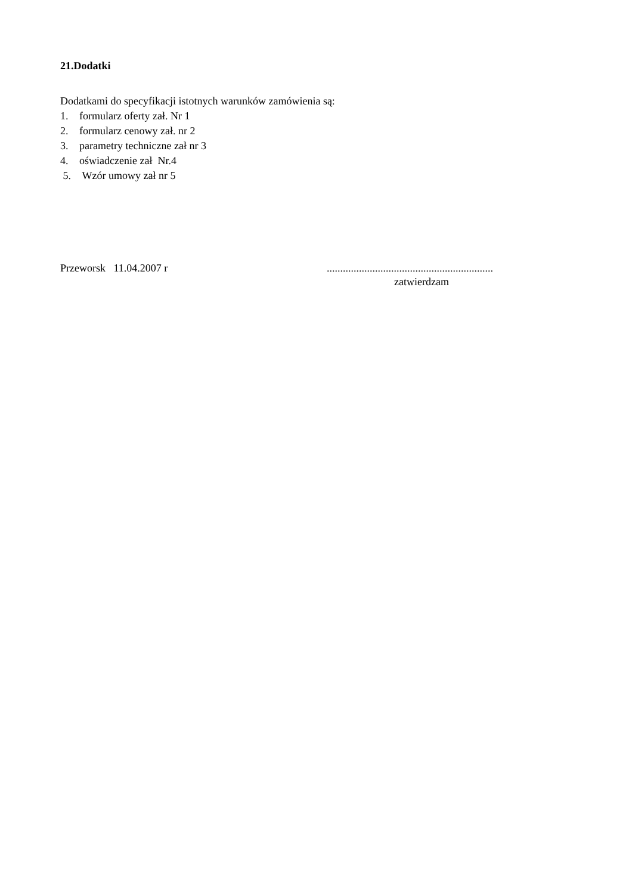21.Dodatki
Dodatkami do specyfikacji istotnych warunków zamówienia są:
1. formularz oferty zał. Nr 1
2. formularz cenowy zał. nr 2
3. parametry techniczne zał nr 3
4. oświadczenie zał Nr.4
5. Wzór umowy zał nr 5
Przeworsk 11.04.2007 r ..............................................................
zatwierdzam